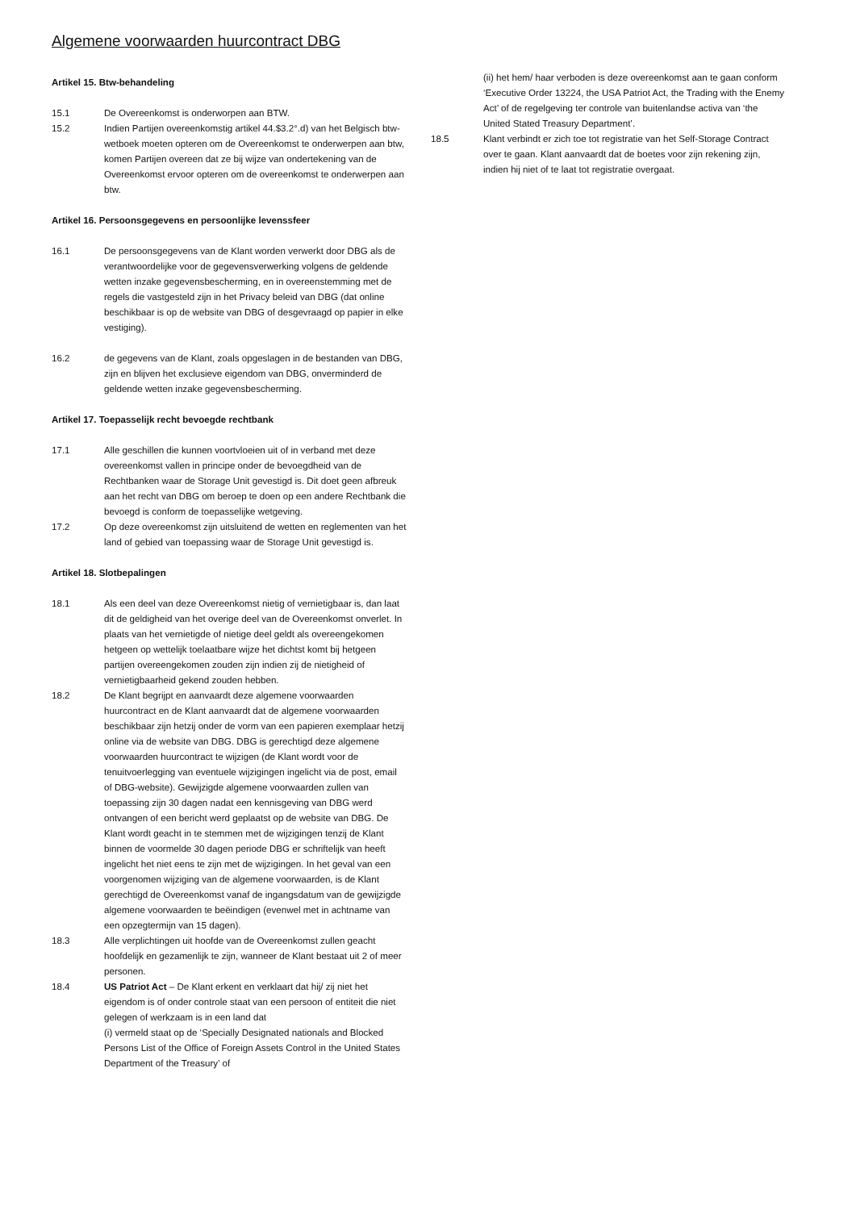Algemene voorwaarden huurcontract DBG
Artikel 15. Btw-behandeling
15.1 De Overeenkomst is onderworpen aan BTW.
15.2 Indien Partijen overeenkomstig artikel 44.$3.2°.d) van het Belgisch btw-wetboek moeten opteren om de Overeenkomst te onderwerpen aan btw, komen Partijen overeen dat ze bij wijze van ondertekening van de Overeenkomst ervoor opteren om de overeenkomst te onderwerpen aan btw.
Artikel 16. Persoonsgegevens en persoonlijke levenssfeer
16.1 De persoonsgegevens van de Klant worden verwerkt door DBG als de verantwoordelijke voor de gegevensverwerking volgens de geldende wetten inzake gegevensbescherming, en in overeenstemming met de regels die vastgesteld zijn in het Privacy beleid van DBG (dat online beschikbaar is op de website van DBG of desgevraagd op papier in elke vestiging).
16.2 de gegevens van de Klant, zoals opgeslagen in de bestanden van DBG, zijn en blijven het exclusieve eigendom van DBG, onverminderd de geldende wetten inzake gegevensbescherming.
Artikel 17. Toepasselijk recht bevoegde rechtbank
17.1 Alle geschillen die kunnen voortvloeien uit of in verband met deze overeenkomst vallen in principe onder de bevoegdheid van de Rechtbanken waar de Storage Unit gevestigd is. Dit doet geen afbreuk aan het recht van DBG om beroep te doen op een andere Rechtbank die bevoegd is conform de toepasselijke wetgeving.
17.2 Op deze overeenkomst zijn uitsluitend de wetten en reglementen van het land of gebied van toepassing waar de Storage Unit gevestigd is.
Artikel 18. Slotbepalingen
18.1 Als een deel van deze Overeenkomst nietig of vernietigbaar is, dan laat dit de geldigheid van het overige deel van de Overeenkomst onverlet. In plaats van het vernietigde of nietige deel geldt als overeengekomen hetgeen op wettelijk toelaatbare wijze het dichtst komt bij hetgeen partijen overeengekomen zouden zijn indien zij de nietigheid of vernietigbaarheid gekend zouden hebben.
18.2 De Klant begrijpt en aanvaardt deze algemene voorwaarden huurcontract en de Klant aanvaardt dat de algemene voorwaarden beschikbaar zijn hetzij onder de vorm van een papieren exemplaar hetzij online via de website van DBG. DBG is gerechtigd deze algemene voorwaarden huurcontract te wijzigen (de Klant wordt voor de tenuitvoerlegging van eventuele wijzigingen ingelicht via de post, email of DBG-website). Gewijzigde algemene voorwaarden zullen van toepassing zijn 30 dagen nadat een kennisgeving van DBG werd ontvangen of een bericht werd geplaatst op de website van DBG. De Klant wordt geacht in te stemmen met de wijzigingen tenzij de Klant binnen de voormelde 30 dagen periode DBG er schriftelijk van heeft ingelicht het niet eens te zijn met de wijzigingen. In het geval van een voorgenomen wijziging van de algemene voorwaarden, is de Klant gerechtigd de Overeenkomst vanaf de ingangsdatum van de gewijzigde algemene voorwaarden te beëindigen (evenwel met in achtname van een opzegtermijn van 15 dagen).
18.3 Alle verplichtingen uit hoofde van de Overeenkomst zullen geacht hoofdelijk en gezamenlijk te zijn, wanneer de Klant bestaat uit 2 of meer personen.
18.4 US Patriot Act – De Klant erkent en verklaart dat hij/ zij niet het eigendom is of onder controle staat van een persoon of entiteit die niet gelegen of werkzaam is in een land dat
(i) vermeld staat op de ‘Specially Designated nationals and Blocked Persons List of the Office of Foreign Assets Control in the United States Department of the Treasury’ of
(ii) het hem/ haar verboden is deze overeenkomst aan te gaan conform ‘Executive Order 13224, the USA Patriot Act, the Trading with the Enemy Act’ of de regelgeving ter controle van buitenlandse activa van ‘the United Stated Treasury Department’.
18.5 Klant verbindt er zich toe tot registratie van het Self-Storage Contract over te gaan. Klant aanvaardt dat de boetes voor zijn rekening zijn, indien hij niet of te laat tot registratie overgaat.